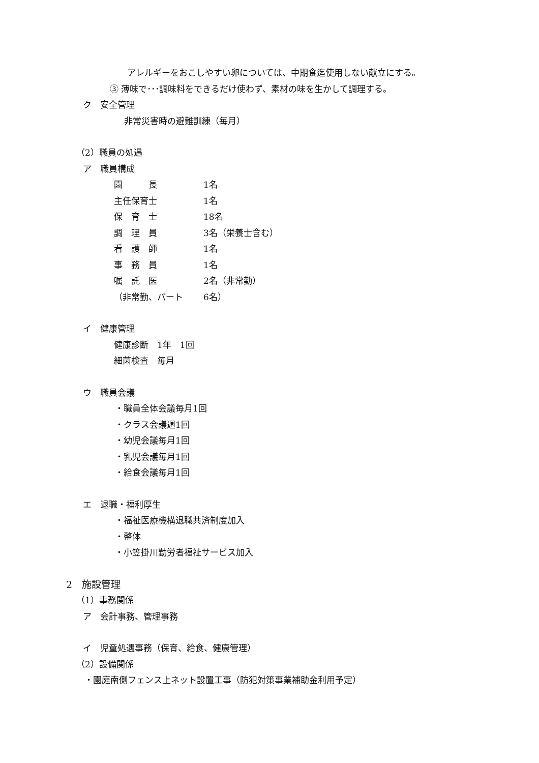アレルギーをおこしやすい卵については、中期食迄使用しない献立にする。
③ 薄味で･･･調味料をできるだけ使わず、素材の味を生かして調理する。
ク　安全管理
非常災害時の避難訓練（毎月）
（2）職員の処遇
ア　職員構成
| 園 長 | 1名 |
| 主任保育士 | 1名 |
| 保 育 士 | 18名 |
| 調 理 員 | 3名（栄養士含む） |
| 看 護 師 | 1名 |
| 事 務 員 | 1名 |
| 嘱 託 医 | 2名（非常勤） |
| （非常勤、パート | 6名） |
イ　健康管理
健康診断　1年　1回
細菌検査　毎月
ウ　職員会議
・職員全体会議毎月1回
・クラス会議週1回
・幼児会議毎月1回
・乳児会議毎月1回
・給食会議毎月1回
エ　退職・福利厚生
・福祉医療機構退職共済制度加入
・整体
・小笠掛川勤労者福祉サービス加入
2　施設管理
（1）事務関係
ア　会計事務、管理事務
イ　児童処遇事務（保育、給食、健康管理）
（2）設備関係
・園庭南側フェンス上ネット設置工事（防犯対策事業補助金利用予定）